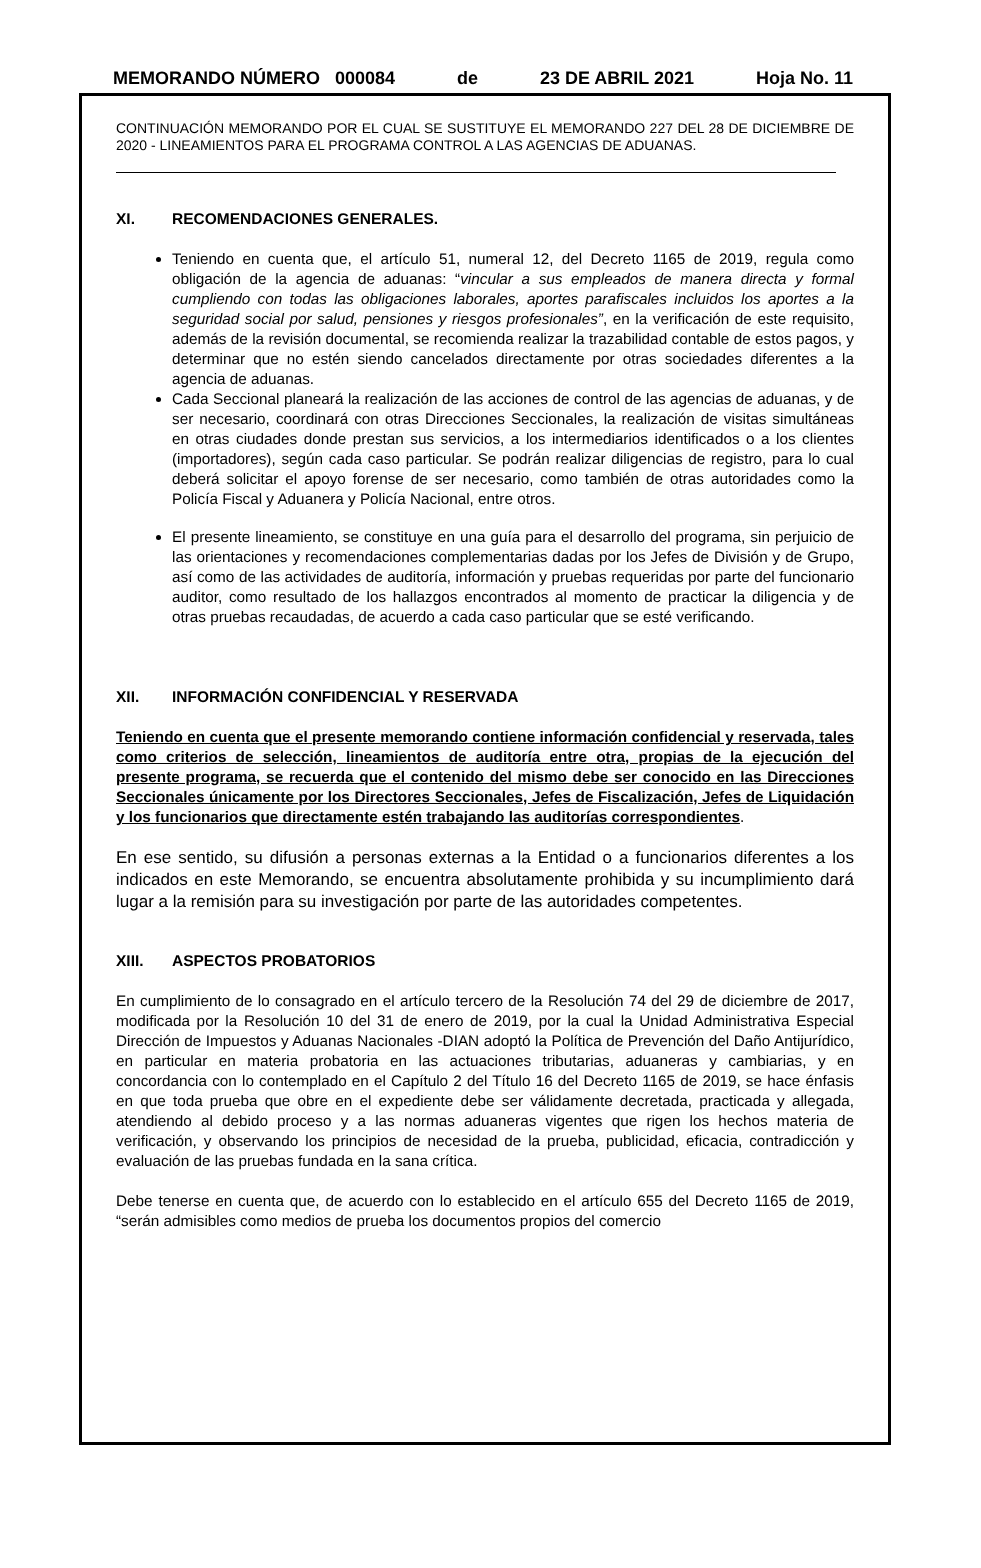MEMORANDO NÚMERO 000084 de 23 DE ABRIL 2021 Hoja No. 11
CONTINUACIÓN MEMORANDO POR EL CUAL SE SUSTITUYE EL MEMORANDO 227 DEL 28 DE DICIEMBRE DE 2020 - LINEAMIENTOS PARA EL PROGRAMA CONTROL A LAS AGENCIAS DE ADUANAS.
XI. RECOMENDACIONES GENERALES.
Teniendo en cuenta que, el artículo 51, numeral 12, del Decreto 1165 de 2019, regula como obligación de la agencia de aduanas: “vincular a sus empleados de manera directa y formal cumpliendo con todas las obligaciones laborales, aportes parafiscales incluidos los aportes a la seguridad social por salud, pensiones y riesgos profesionales”, en la verificación de este requisito, además de la revisión documental, se recomienda realizar la trazabilidad contable de estos pagos, y determinar que no estén siendo cancelados directamente por otras sociedades diferentes a la agencia de aduanas.
Cada Seccional planeará la realización de las acciones de control de las agencias de aduanas, y de ser necesario, coordinará con otras Direcciones Seccionales, la realización de visitas simultáneas en otras ciudades donde prestan sus servicios, a los intermediarios identificados o a los clientes (importadores), según cada caso particular. Se podrán realizar diligencias de registro, para lo cual deberá solicitar el apoyo forense de ser necesario, como también de otras autoridades como la Policía Fiscal y Aduanera y Policía Nacional, entre otros.
El presente lineamiento, se constituye en una guía para el desarrollo del programa, sin perjuicio de las orientaciones y recomendaciones complementarias dadas por los Jefes de División y de Grupo, así como de las actividades de auditoría, información y pruebas requeridas por parte del funcionario auditor, como resultado de los hallazgos encontrados al momento de practicar la diligencia y de otras pruebas recaudadas, de acuerdo a cada caso particular que se esté verificando.
XII. INFORMACIÓN CONFIDENCIAL Y RESERVADA
Teniendo en cuenta que el presente memorando contiene información confidencial y reservada, tales como criterios de selección, lineamientos de auditoría entre otra, propias de la ejecución del presente programa, se recuerda que el contenido del mismo debe ser conocido en las Direcciones Seccionales únicamente por los Directores Seccionales, Jefes de Fiscalización, Jefes de Liquidación y los funcionarios que directamente estén trabajando las auditorías correspondientes.
En ese sentido, su difusión a personas externas a la Entidad o a funcionarios diferentes a los indicados en este Memorando, se encuentra absolutamente prohibida y su incumplimiento dará lugar a la remisión para su investigación por parte de las autoridades competentes.
XIII. ASPECTOS PROBATORIOS
En cumplimiento de lo consagrado en el artículo tercero de la Resolución 74 del 29 de diciembre de 2017, modificada por la Resolución 10 del 31 de enero de 2019, por la cual la Unidad Administrativa Especial Dirección de Impuestos y Aduanas Nacionales -DIAN adoptó la Política de Prevención del Daño Antijurídico, en particular en materia probatoria en las actuaciones tributarias, aduaneras y cambiarias, y en concordancia con lo contemplado en el Capítulo 2 del Título 16 del Decreto 1165 de 2019, se hace énfasis en que toda prueba que obre en el expediente debe ser válidamente decretada, practicada y allegada, atendiendo al debido proceso y a las normas aduaneras vigentes que rigen los hechos materia de verificación, y observando los principios de necesidad de la prueba, publicidad, eficacia, contradicción y evaluación de las pruebas fundada en la sana crítica.
Debe tenerse en cuenta que, de acuerdo con lo establecido en el artículo 655 del Decreto 1165 de 2019, “serán admisibles como medios de prueba los documentos propios del comercio